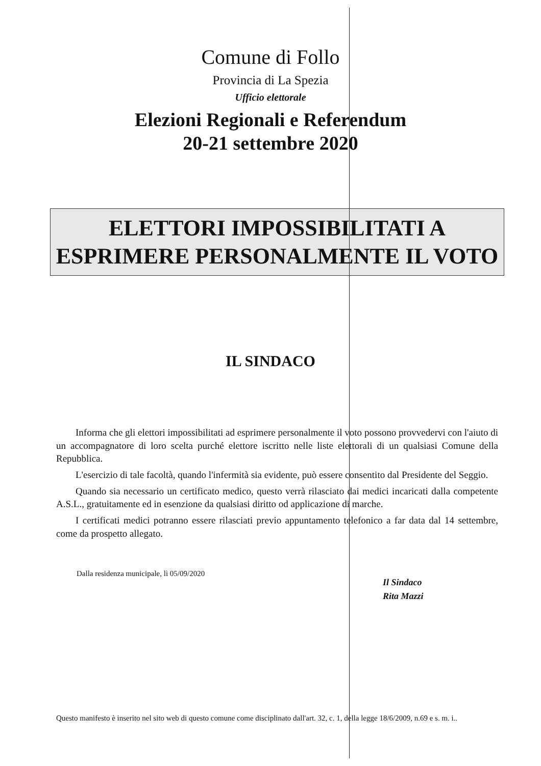Comune di Follo
Provincia di La Spezia
Ufficio elettorale
Elezioni Regionali e Referendum
20-21 settembre 2020
ELETTORI IMPOSSIBILITATI A
ESPRIMERE PERSONALMENTE IL VOTO
IL SINDACO
Informa che gli elettori impossibilitati ad esprimere personalmente il voto possono provvedervi con l'aiuto di un accompagnatore di loro scelta purché elettore iscritto nelle liste elettorali di un qualsiasi Comune della Repubblica.
L'esercizio di tale facoltà, quando l'infermità sia evidente, può essere consentito dal Presidente del Seggio.
Quando sia necessario un certificato medico, questo verrà rilasciato dai medici incaricati dalla competente A.S.L., gratuitamente ed in esenzione da qualsiasi diritto od applicazione di marche.
I certificati medici potranno essere rilasciati previo appuntamento telefonico a far data dal 14 settembre, come da prospetto allegato.
Dalla residenza municipale, lì 05/09/2020
Il Sindaco
Rita Mazzi
Questo manifesto è inserito nel sito web di questo comune come disciplinato dall'art. 32, c. 1, della legge 18/6/2009, n.69 e s. m. i..